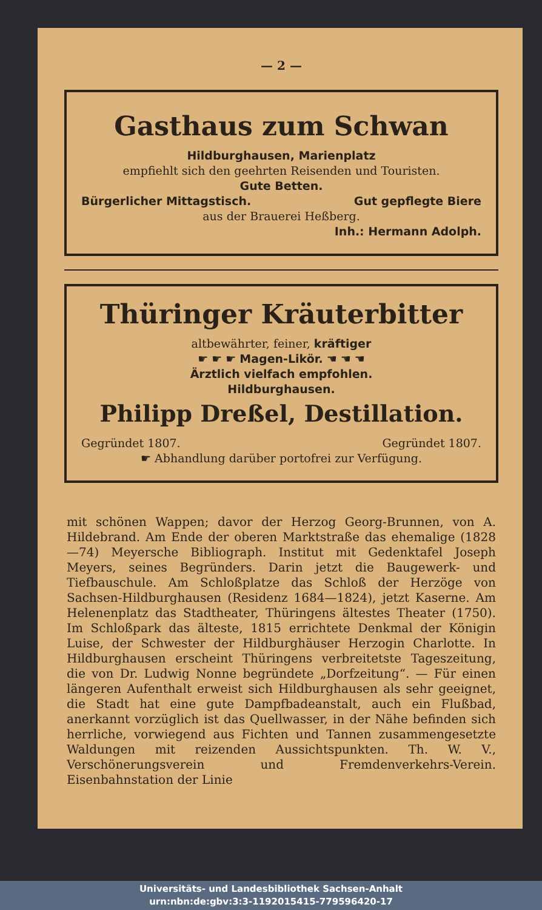— 2 —
Gasthaus zum Schwan
Hildburghausen, Marienplatz
empfiehlt sich den geehrten Reisenden und Touristen.
Gute Betten.
Bürgerlicher Mittagstisch. Gut gepflegte Biere
aus der Brauerei Heßberg.
Inh.: Hermann Adolph.
Thüringer Kräuterbitter
altbewährter, feiner, kräftiger
☛ ☛ ☛ Magen-Likör. ☚ ☚ ☚
Ärztlich vielfach empfohlen.
Hildburghausen.
Philipp Dreßel, Destillation.
Gegründet 1807. Gegründet 1807.
☛ Abhandlung darüber portofrei zur Verfügung.
mit schönen Wappen; davor der Herzog Georg-Brunnen, von A. Hildebrand. Am Ende der oberen Marktstraße das ehemalige (1828—74) Meyersche Bibliograph. Institut mit Gedenktafel Joseph Meyers, seines Begründers. Darin jetzt die Baugewerk- und Tiefbauschule. Am Schloßplatze das Schloß der Herzöge von Sachsen-Hildburghausen (Residenz 1684—1824), jetzt Kaserne. Am Helenenplatz das Stadtheater, Thüringens ältestes Theater (1750). Im Schloßpark das älteste, 1815 errichtete Denkmal der Königin Luise, der Schwester der Hildburghäuser Herzogin Charlotte. In Hildburghausen erscheint Thüringens verbreitetste Tageszeitung, die von Dr. Ludwig Nonne begründete „Dorfzeitung“. — Für einen längeren Aufenthalt erweist sich Hildburghausen als sehr geeignet, die Stadt hat eine gute Dampfbadeanstalt, auch ein Flußbad, anerkannt vorzüglich ist das Quellwasser, in der Nähe befinden sich herrliche, vorwiegend aus Fichten und Tannen zusammengesetzte Waldungen mit reizenden Aussichtspunkten. Th. W. V., Verschönerungsverein und Fremdenverkehrs-Verein. Eisenbahnstation der Linie
Universitäts- und Landesbibliothek Sachsen-Anhalt
urn:nbn:de:gbv:3:3-1192015415-779596420-17